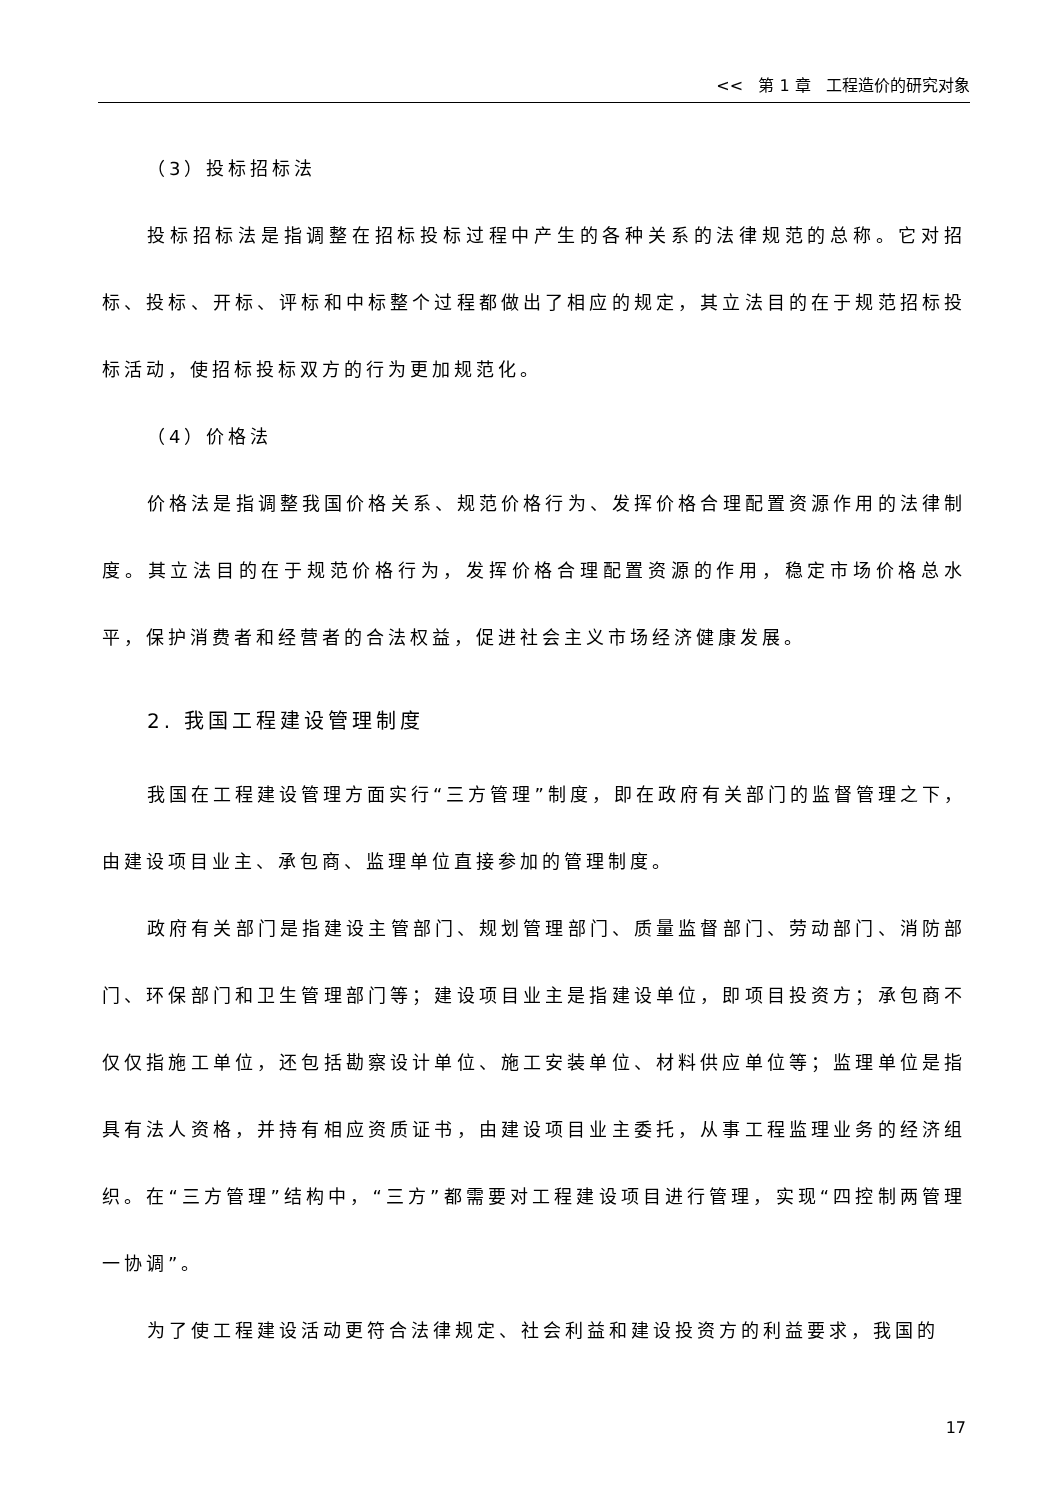<< 第 1 章 工程造价的研究对象
（3）投标招标法
投标招标法是指调整在招标投标过程中产生的各种关系的法律规范的总称。它对招标、投标、开标、评标和中标整个过程都做出了相应的规定，其立法目的在于规范招标投标活动，使招标投标双方的行为更加规范化。
（4）价格法
价格法是指调整我国价格关系、规范价格行为、发挥价格合理配置资源作用的法律制度。其立法目的在于规范价格行为，发挥价格合理配置资源的作用，稳定市场价格总水平，保护消费者和经营者的合法权益，促进社会主义市场经济健康发展。
2. 我国工程建设管理制度
我国在工程建设管理方面实行“三方管理”制度，即在政府有关部门的监督管理之下，由建设项目业主、承包商、监理单位直接参加的管理制度。
政府有关部门是指建设主管部门、规划管理部门、质量监督部门、劳动部门、消防部门、环保部门和卫生管理部门等；建设项目业主是指建设单位，即项目投资方；承包商不仅仅指施工单位，还包括勘察设计单位、施工安装单位、材料供应单位等；监理单位是指具有法人资格，并持有相应资质证书，由建设项目业主委托，从事工程监理业务的经济组织。在“三方管理”结构中，“三方”都需要对工程建设项目进行管理，实现“四控制两管理一协调”。
为了使工程建设活动更符合法律规定、社会利益和建设投资方的利益要求，我国的
17